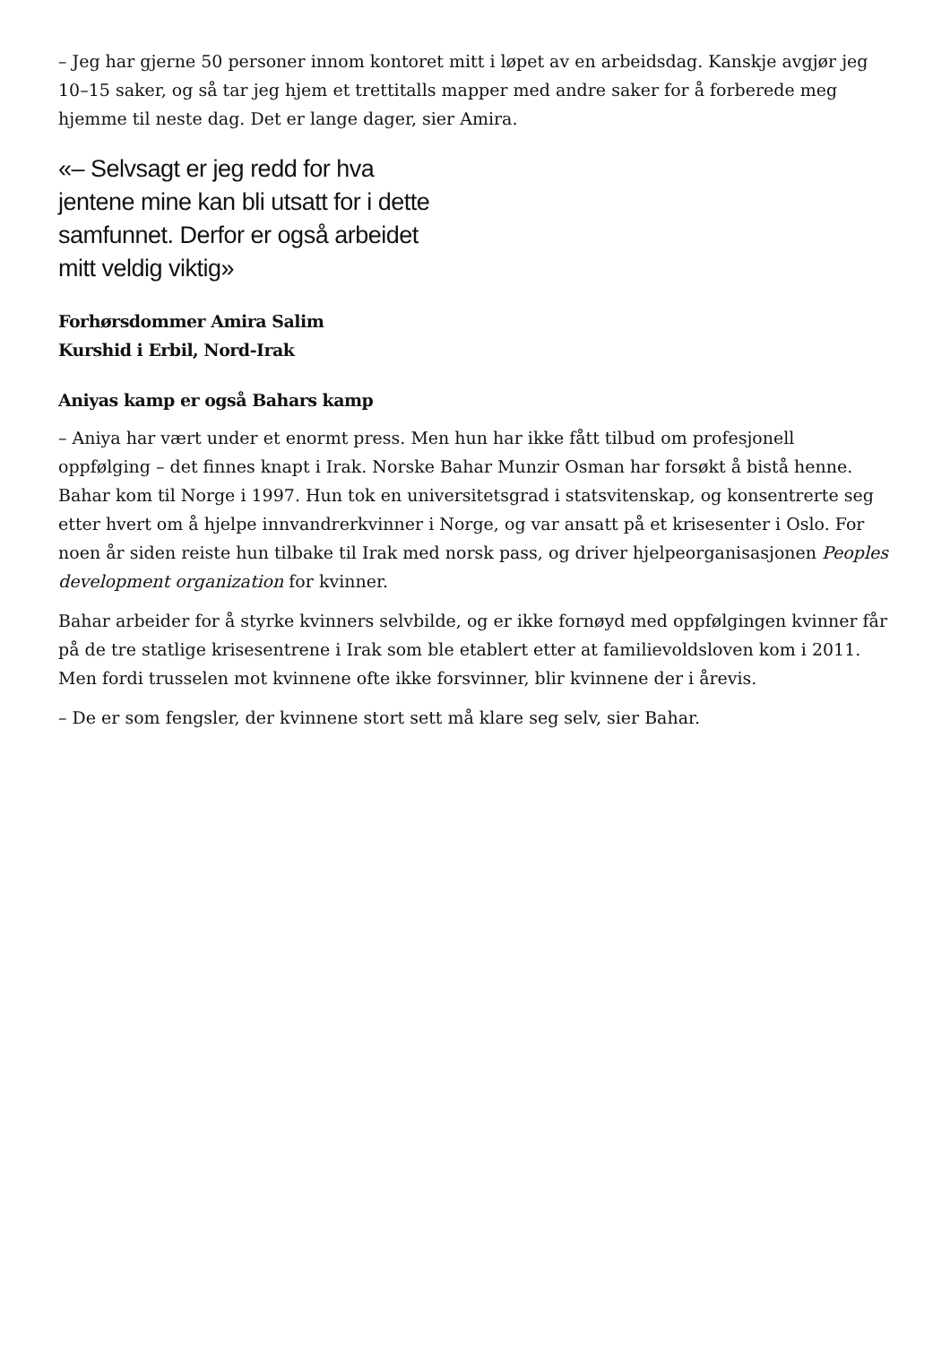– Jeg har gjerne 50 personer innom kontoret mitt i løpet av en arbeidsdag. Kanskje avgjør jeg 10–15 saker, og så tar jeg hjem et trettitalls mapper med andre saker for å forberede meg hjemme til neste dag. Det er lange dager, sier Amira.
«– Selvsagt er jeg redd for hva jentene mine kan bli utsatt for i dette samfunnet. Derfor er også arbeidet mitt veldig viktig»
Forhørsdommer Amira Salim
Kurshid i Erbil, Nord-Irak
Aniyas kamp er også Bahars kamp
– Aniya har vært under et enormt press. Men hun har ikke fått tilbud om profesjonell oppfølging – det finnes knapt i Irak. Norske Bahar Munzir Osman har forsøkt å bistå henne. Bahar kom til Norge i 1997. Hun tok en universitetsgrad i statsvitenskap, og konsentrerte seg etter hvert om å hjelpe innvandrerkvinner i Norge, og var ansatt på et krisesenter i Oslo. For noen år siden reiste hun tilbake til Irak med norsk pass, og driver hjelpeorganisasjonen Peoples development organization for kvinner.
Bahar arbeider for å styrke kvinners selvbilde, og er ikke fornøyd med oppfølgingen kvinner får på de tre statlige krisesentrene i Irak som ble etablert etter at familievoldsloven kom i 2011. Men fordi trusselen mot kvinnene ofte ikke forsvinner, blir kvinnene der i årevis.
– De er som fengsler, der kvinnene stort sett må klare seg selv, sier Bahar.